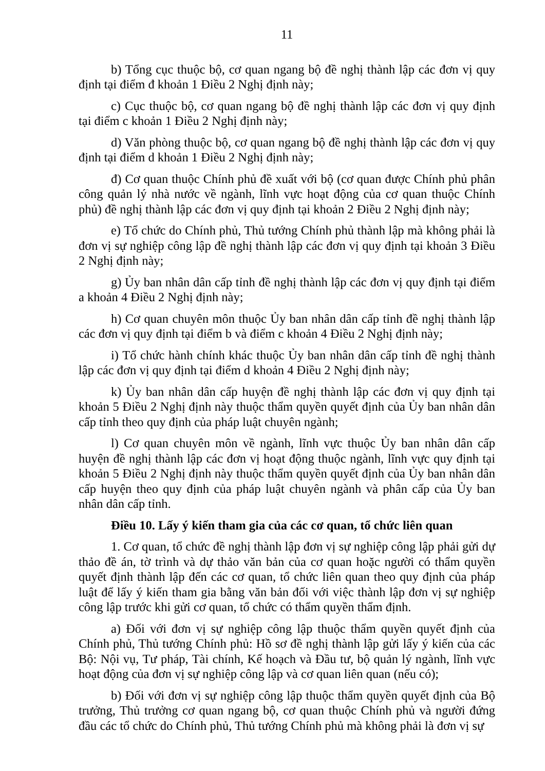11
b) Tổng cục thuộc bộ, cơ quan ngang bộ đề nghị thành lập các đơn vị quy định tại điểm đ khoản 1 Điều 2 Nghị định này;
c) Cục thuộc bộ, cơ quan ngang bộ đề nghị thành lập các đơn vị quy định tại điểm c khoản 1 Điều 2 Nghị định này;
d) Văn phòng thuộc bộ, cơ quan ngang bộ đề nghị thành lập các đơn vị quy định tại điểm d khoản 1 Điều 2 Nghị định này;
đ) Cơ quan thuộc Chính phủ đề xuất với bộ (cơ quan được Chính phủ phân công quản lý nhà nước về ngành, lĩnh vực hoạt động của cơ quan thuộc Chính phủ) đề nghị thành lập các đơn vị quy định tại khoản 2 Điều 2 Nghị định này;
e) Tổ chức do Chính phủ, Thủ tướng Chính phủ thành lập mà không phải là đơn vị sự nghiệp công lập đề nghị thành lập các đơn vị quy định tại khoản 3 Điều 2 Nghị định này;
g) Ủy ban nhân dân cấp tỉnh đề nghị thành lập các đơn vị quy định tại điểm a khoản 4 Điều 2 Nghị định này;
h) Cơ quan chuyên môn thuộc Ủy ban nhân dân cấp tỉnh đề nghị thành lập các đơn vị quy định tại điểm b và điểm c khoản 4 Điều 2 Nghị định này;
i) Tổ chức hành chính khác thuộc Ủy ban nhân dân cấp tỉnh đề nghị thành lập các đơn vị quy định tại điểm d khoản 4 Điều 2 Nghị định này;
k) Ủy ban nhân dân cấp huyện đề nghị thành lập các đơn vị quy định tại khoản 5 Điều 2 Nghị định này thuộc thẩm quyền quyết định của Ủy ban nhân dân cấp tỉnh theo quy định của pháp luật chuyên ngành;
l) Cơ quan chuyên môn về ngành, lĩnh vực thuộc Ủy ban nhân dân cấp huyện đề nghị thành lập các đơn vị hoạt động thuộc ngành, lĩnh vực quy định tại khoản 5 Điều 2 Nghị định này thuộc thẩm quyền quyết định của Ủy ban nhân dân cấp huyện theo quy định của pháp luật chuyên ngành và phân cấp của Ủy ban nhân dân cấp tỉnh.
Điều 10. Lấy ý kiến tham gia của các cơ quan, tổ chức liên quan
1. Cơ quan, tổ chức đề nghị thành lập đơn vị sự nghiệp công lập phải gửi dự thảo đề án, tờ trình và dự thảo văn bản của cơ quan hoặc người có thẩm quyền quyết định thành lập đến các cơ quan, tổ chức liên quan theo quy định của pháp luật để lấy ý kiến tham gia bằng văn bản đối với việc thành lập đơn vị sự nghiệp công lập trước khi gửi cơ quan, tổ chức có thẩm quyền thẩm định.
a) Đối với đơn vị sự nghiệp công lập thuộc thẩm quyền quyết định của Chính phủ, Thủ tướng Chính phủ: Hồ sơ đề nghị thành lập gửi lấy ý kiến của các Bộ: Nội vụ, Tư pháp, Tài chính, Kế hoạch và Đầu tư, bộ quản lý ngành, lĩnh vực hoạt động của đơn vị sự nghiệp công lập và cơ quan liên quan (nếu có);
b) Đối với đơn vị sự nghiệp công lập thuộc thẩm quyền quyết định của Bộ trưởng, Thủ trưởng cơ quan ngang bộ, cơ quan thuộc Chính phủ và người đứng đầu các tổ chức do Chính phủ, Thủ tướng Chính phủ mà không phải là đơn vị sự